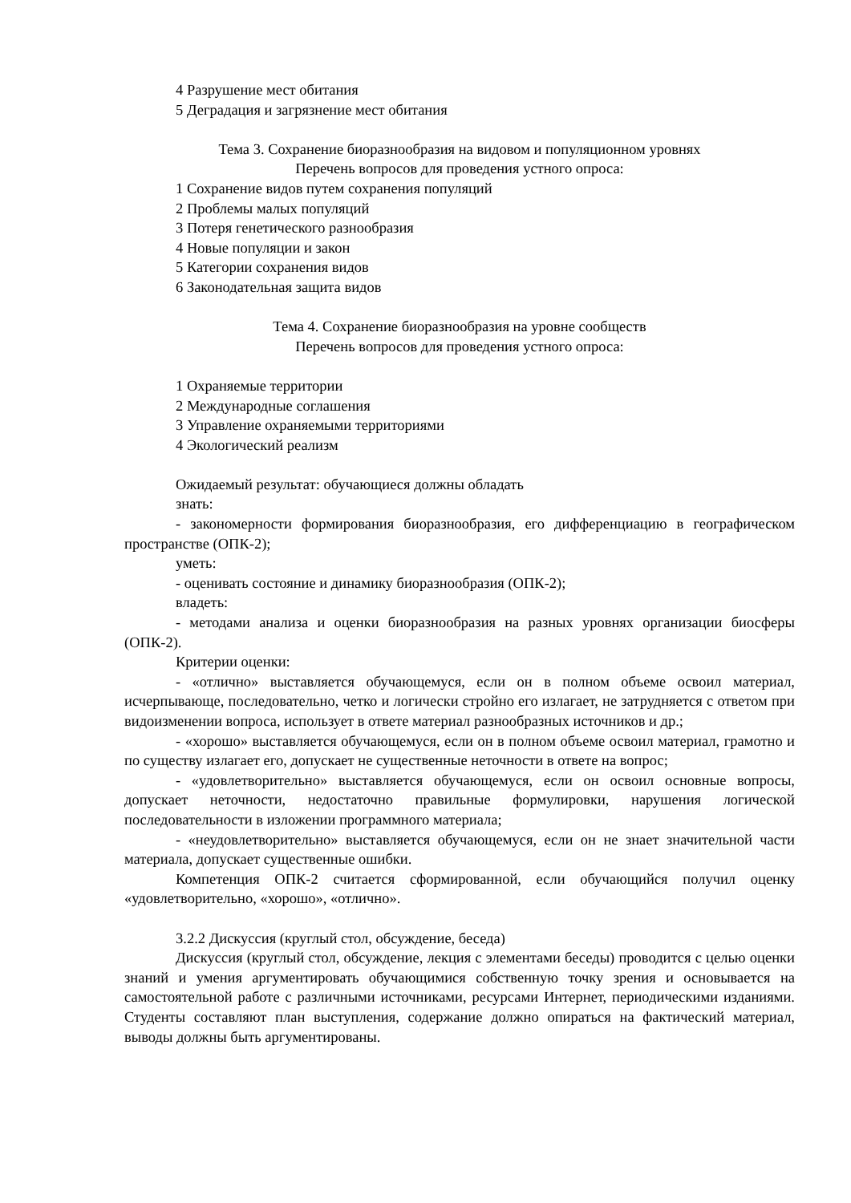4 Разрушение мест обитания
5 Деградация и загрязнение мест обитания
Тема 3. Сохранение биоразнообразия на видовом и популяционном уровнях
Перечень вопросов для проведения устного опроса:
1 Сохранение видов путем сохранения популяций
2 Проблемы малых популяций
3 Потеря генетического разнообразия
4 Новые популяции и закон
5 Категории сохранения видов
6 Законодательная защита видов
Тема 4. Сохранение биоразнообразия на уровне сообществ
Перечень вопросов для проведения устного опроса:
1 Охраняемые территории
2 Международные соглашения
3 Управление охраняемыми территориями
4 Экологический реализм
Ожидаемый результат: обучающиеся должны обладать
знать:
- закономерности формирования биоразнообразия, его дифференциацию в географическом пространстве (ОПК-2);
уметь:
- оценивать состояние и динамику биоразнообразия (ОПК-2);
владеть:
- методами анализа и оценки биоразнообразия на разных уровнях организации биосферы (ОПК-2).
Критерии оценки:
- «отлично» выставляется обучающемуся, если он в полном объеме освоил материал, исчерпывающе, последовательно, четко и логически стройно его излагает, не затрудняется с ответом при видоизменении вопроса, использует в ответе материал разнообразных источников и др.;
- «хорошо» выставляется обучающемуся, если он в полном объеме освоил материал, грамотно и по существу излагает его, допускает не существенные неточности в ответе на вопрос;
- «удовлетворительно» выставляется обучающемуся, если он освоил основные вопросы, допускает неточности, недостаточно правильные формулировки, нарушения логической последовательности в изложении программного материала;
- «неудовлетворительно» выставляется обучающемуся, если он не знает значительной части материала, допускает существенные ошибки.
Компетенция ОПК-2 считается сформированной, если обучающийся получил оценку «удовлетворительно, «хорошо», «отлично».
3.2.2 Дискуссия (круглый стол, обсуждение, беседа)
Дискуссия (круглый стол, обсуждение, лекция с элементами беседы) проводится с целью оценки знаний и умения аргументировать обучающимися собственную точку зрения и основывается на самостоятельной работе с различными источниками, ресурсами Интернет, периодическими изданиями. Студенты составляют план выступления, содержание должно опираться на фактический материал, выводы должны быть аргументированы.